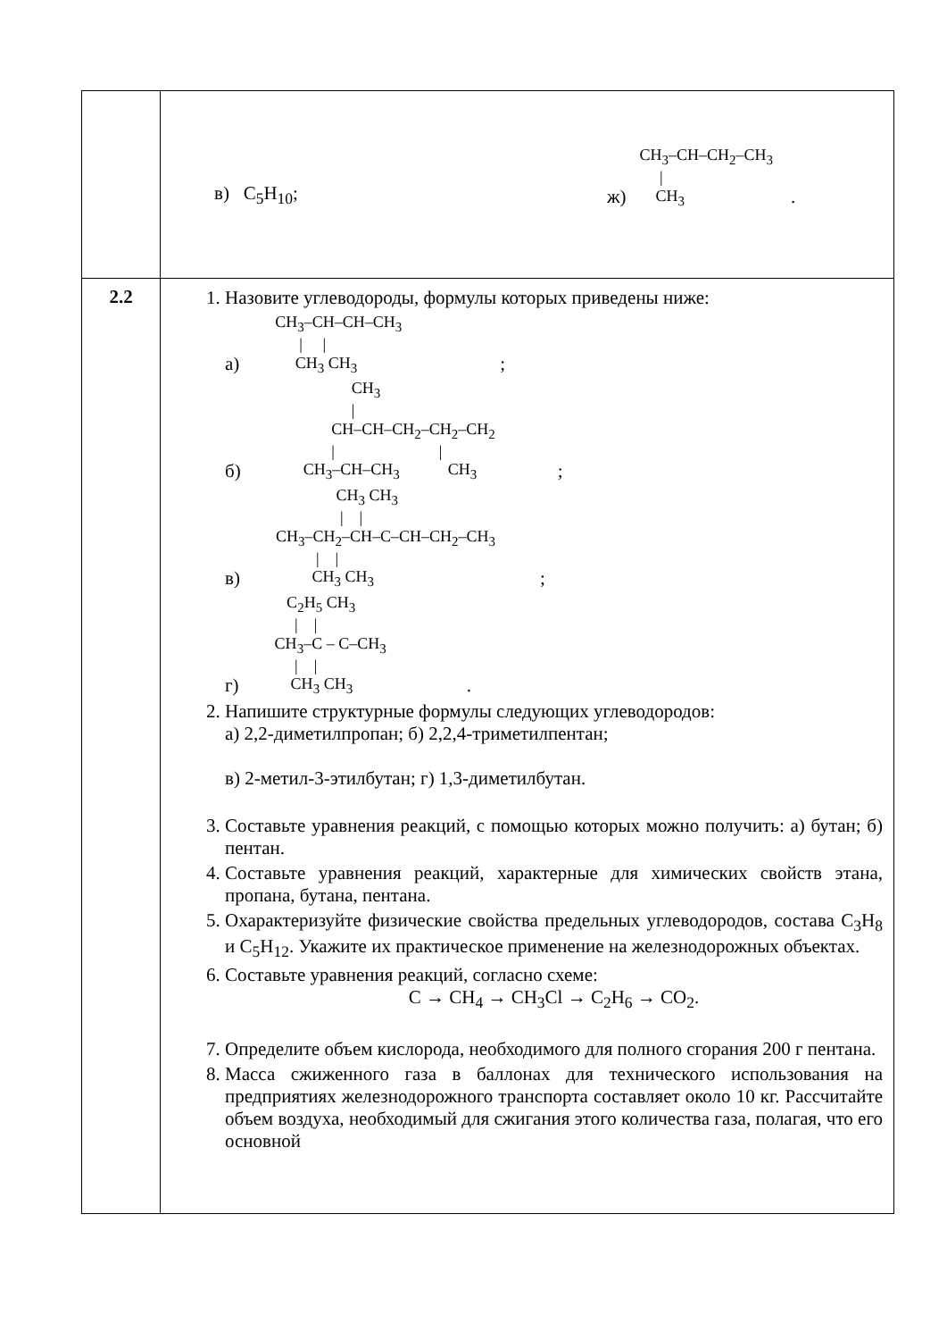| | в) C<sub>5</sub>H<sub>10</sub>; ж) CH<sub>3</sub>–CH–CH<sub>2</sub>–CH<sub>3</sub> / CH<sub>3</sub> . |
| 2.2 | 1. Назовите углеводороды, формулы которых приведены ниже: а) CH<sub>3</sub>–CH–CH–CH<sub>3</sub> / / CH<sub>3</sub> CH<sub>3</sub> ; б) CH<sub>3</sub> / CH–CH–CH<sub>2</sub>–CH<sub>2</sub>–CH<sub>2</sub> / / CH<sub>3</sub>–CH–CH<sub>3</sub> CH<sub>3</sub> ; в) CH<sub>3</sub> CH<sub>3</sub> / / CH<sub>3</sub>–CH<sub>2</sub>–CH–C–CH–CH<sub>2</sub>–CH<sub>3</sub> / / CH<sub>3</sub> CH<sub>3</sub> ; г) C<sub>2</sub>H<sub>5</sub> CH<sub>3</sub> / / CH<sub>3</sub>–C – C–CH<sub>3</sub> / / CH<sub>3</sub> CH<sub>3</sub> . 2. Напишите структурные формулы следующих углеводородов: а) 2,2-диметилпропан; б) 2,2,4-триметилпентан; в) 2-метил-3-этилбутан; г) 1,3-диметилбутан. 3. Составьте уравнения реакций, с помощью которых можно получить: а) бутан; б) пентан. 4. Составьте уравнения реакций, характерные для химических свойств этана, пропана, бутана, пентана. 5. Охарактеризуйте физические свойства предельных углеводородов, состава C<sub>3</sub>H<sub>8</sub> и C<sub>5</sub>H<sub>12</sub>. Укажите их практическое применение на железнодорожных объектах. 6. Составьте уравнения реакций, согласно схеме: C → CH<sub>4</sub> → CH<sub>3</sub>Cl → C<sub>2</sub>H<sub>6</sub> → CO<sub>2</sub>. 7. Определите объем кислорода, необходимого для полного сгорания 200 г пентана. 8. Масса сжиженного газа в баллонах для технического использования на предприятиях железнодорожного транспорта составляет около 10 кг. Рассчитайте объем воздуха, необходимый для сжигания этого количества газа, полагая, что его основной |